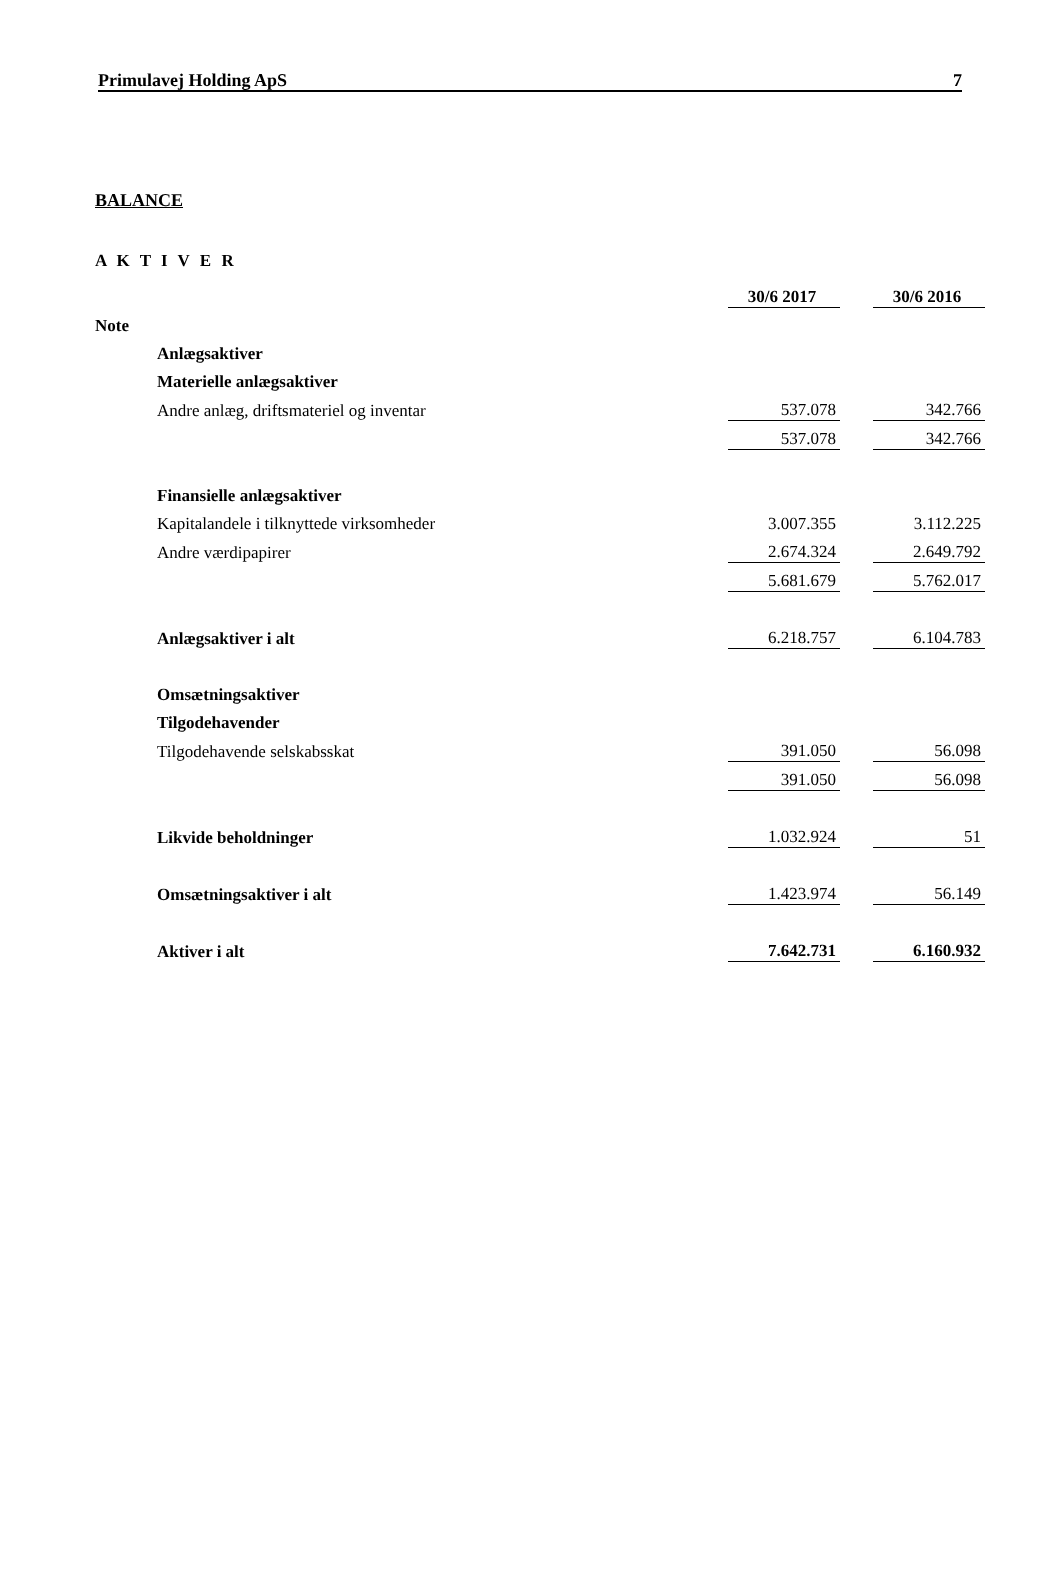Primulavej Holding ApS 7
BALANCE
A K T I V E R
| | 30/6 2017 | | 30/6 2016 |
| --- | --- | --- | --- |
| Note | | | |
| Anlægsaktiver | | | |
| Materielle anlægsaktiver | | | |
| Andre anlæg, driftsmateriel og inventar | 537.078 | | 342.766 |
| | 537.078 | | 342.766 |
| Finansielle anlægsaktiver | | | |
| Kapitalandele i tilknyttede virksomheder | 3.007.355 | | 3.112.225 |
| Andre værdipapirer | 2.674.324 | | 2.649.792 |
| | 5.681.679 | | 5.762.017 |
| Anlægsaktiver i alt | 6.218.757 | | 6.104.783 |
| Omsætningsaktiver | | | |
| Tilgodehavender | | | |
| Tilgodehavende selskabsskat | 391.050 | | 56.098 |
| | 391.050 | | 56.098 |
| Likvide beholdninger | 1.032.924 | | 51 |
| Omsætningsaktiver i alt | 1.423.974 | | 56.149 |
| Aktiver i alt | 7.642.731 | | 6.160.932 |